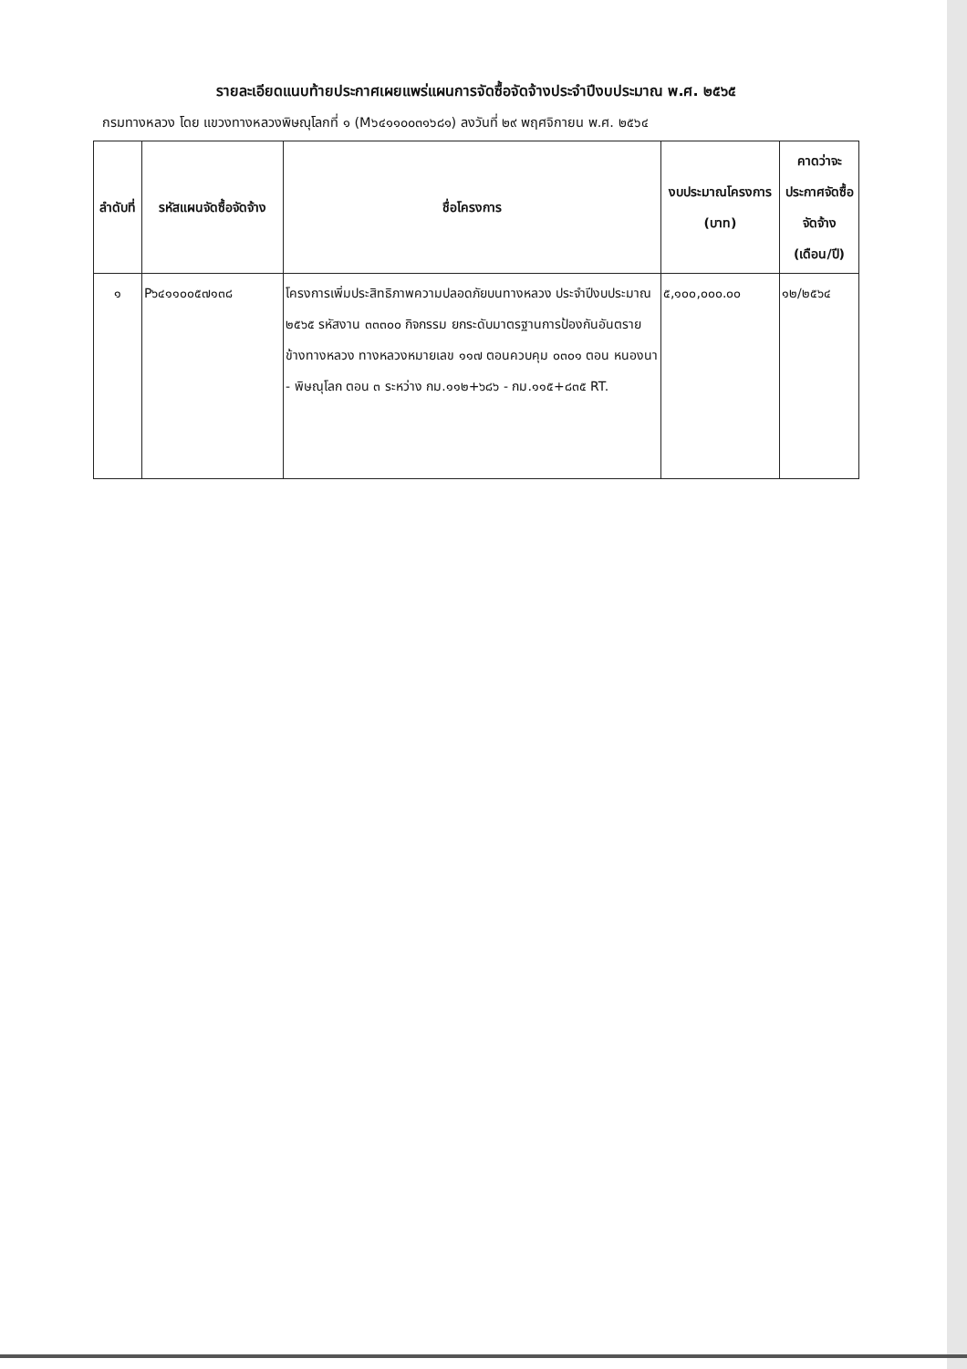รายละเอียดแนบท้ายประกาศเผยแพร่แผนการจัดซื้อจัดจ้างประจำปีงบประมาณ พ.ศ. ๒๕๖๕
กรมทางหลวง โดย แขวงทางหลวงพิษณุโลกที่ ๑ (M๖๔๑๑๐๐๓๑๖๘๑) ลงวันที่ ๒๙ พฤศจิกายน พ.ศ. ๒๕๖๔
| ลำดับที่ | รหัสแผนจัดซื้อจัดจ้าง | ชื่อโครงการ | งบประมาณโครงการ (บาท) | คาดว่าจะประกาศจัดซื้อจัดจ้าง (เดือน/ปี) |
| --- | --- | --- | --- | --- |
| ๑ | P๖๔๑๑๐๐๕๗๑๓๘ | โครงการเพิ่มประสิทธิภาพความปลอดภัยบนทางหลวง ประจำปีงบประมาณ ๒๕๖๕ รหัสงาน ๓๓๓๐๐ กิจกรรม ยกระดับมาตรฐานการป้องกันอันตรายข้างทางหลวง ทางหลวงหมายเลข ๑๑๗ ตอนควบคุม ๐๓๐๑ ตอน หนองนา - พิษณุโลก ตอน ๓ ระหว่าง กม.๑๑๒+๖๘๖ - กม.๑๑๕+๘๓๕ RT. | ๕,๑๐๐,๐๐๐.๐๐ | ๑๒/๒๕๖๔ |